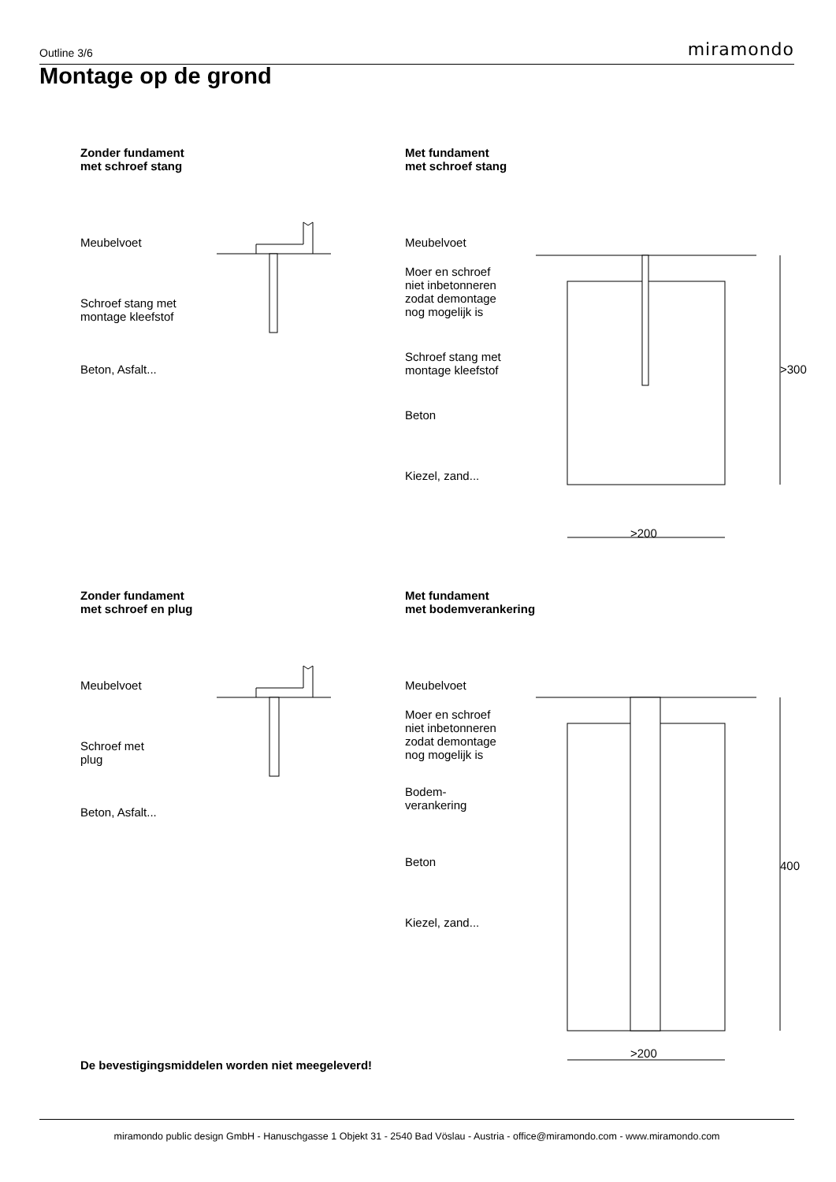Outline 3/6 miramondo
Montage op de grond
Zonder fundament
met schroef stang
Meubelvoet
Schroef stang met
montage kleefstof
Beton, Asfalt...
Met fundament
met schroef stang
Meubelvoet
Moer en schroef
niet inbetonneren
zodat demontage
nog mogelijk is
Schroef stang met
montage kleefstof
Beton
Kiezel, zand...
>200
>300
Zonder fundament
met schroef en plug
Meubelvoet
Schroef met
plug
Beton, Asfalt...
Met fundament
met bodemverankering
Meubelvoet
Moer en schroef
niet inbetonneren
zodat demontage
nog mogelijk is
Bodem-
verankering
Beton
Kiezel, zand...
400
>200
De bevestigingsmiddelen worden niet meegeleverd!
miramondo public design GmbH - Hanuschgasse 1 Objekt 31 - 2540 Bad Vöslau - Austria - office@miramondo.com - www.miramondo.com